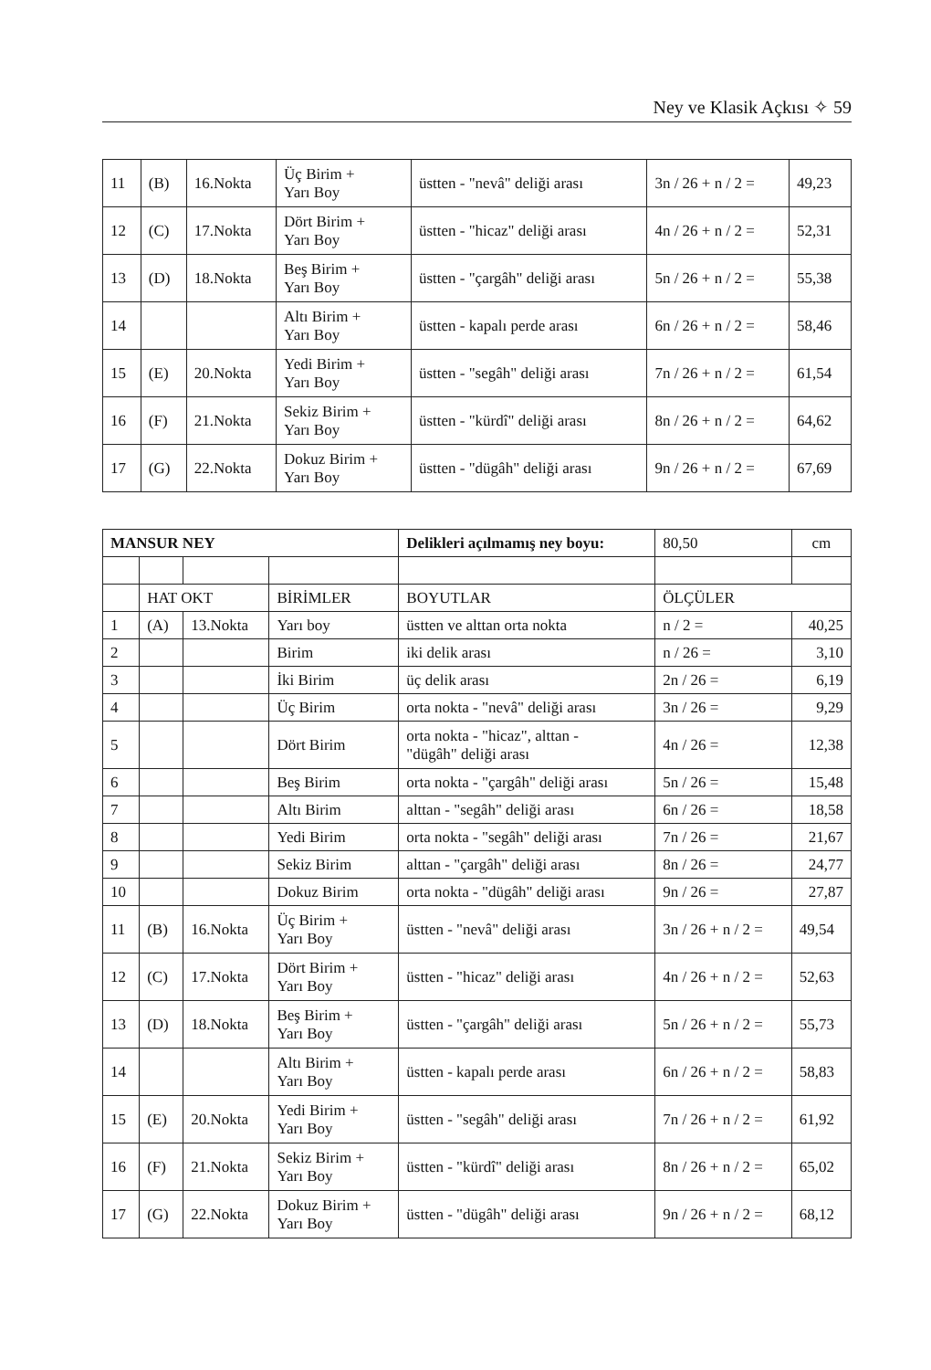Ney ve Klasik Açkısı ✧ 59
| 11 | (B) | 16.Nokta | Üç Birim + Yarı Boy | üstten - "nevâ" deliği arası | 3n / 26 + n / 2 = | 49,23 |
| 12 | (C) | 17.Nokta | Dört Birim + Yarı Boy | üstten - "hicaz" deliği arası | 4n / 26 + n / 2 = | 52,31 |
| 13 | (D) | 18.Nokta | Beş Birim + Yarı Boy | üstten - "çargâh" deliği arası | 5n / 26 + n / 2 = | 55,38 |
| 14 | | | Altı Birim + Yarı Boy | üstten - kapalı perde arası | 6n / 26 + n / 2 = | 58,46 |
| 15 | (E) | 20.Nokta | Yedi Birim + Yarı Boy | üstten - "segâh" deliği arası | 7n / 26 + n / 2 = | 61,54 |
| 16 | (F) | 21.Nokta | Sekiz Birim + Yarı Boy | üstten - "kürdî" deliği arası | 8n / 26 + n / 2 = | 64,62 |
| 17 | (G) | 22.Nokta | Dokuz Birim + Yarı Boy | üstten - "dügâh" deliği arası | 9n / 26 + n / 2 = | 67,69 |
| MANSUR NEY | | | | Delikleri açılmamış ney boyu: | 80,50 | cm |
| | HAT OKT | | BİRİMLER | BOYUTLAR | ÖLÇÜLER | |
| 1 | (A) | 13.Nokta | Yarı boy | üstten ve alttan orta nokta | n / 2 = | 40,25 |
| 2 | | | Birim | iki delik arası | n / 26 = | 3,10 |
| 3 | | | İki Birim | üç delik arası | 2n / 26 = | 6,19 |
| 4 | | | Üç Birim | orta nokta - "nevâ" deliği arası | 3n / 26 = | 9,29 |
| 5 | | | Dört Birim | orta nokta - "hicaz", alttan - "dügâh" deliği arası | 4n / 26 = | 12,38 |
| 6 | | | Beş Birim | orta nokta - "çargâh" deliği arası | 5n / 26 = | 15,48 |
| 7 | | | Altı Birim | alttan - "segâh" deliği arası | 6n / 26 = | 18,58 |
| 8 | | | Yedi Birim | orta nokta - "segâh" deliği arası | 7n / 26 = | 21,67 |
| 9 | | | Sekiz Birim | alttan - "çargâh" deliği arası | 8n / 26 = | 24,77 |
| 10 | | | Dokuz Birim | orta nokta - "dügâh" deliği arası | 9n / 26 = | 27,87 |
| 11 | (B) | 16.Nokta | Üç Birim + Yarı Boy | üstten - "nevâ" deliği arası | 3n / 26 + n / 2 = | 49,54 |
| 12 | (C) | 17.Nokta | Dört Birim + Yarı Boy | üstten - "hicaz" deliği arası | 4n / 26 + n / 2 = | 52,63 |
| 13 | (D) | 18.Nokta | Beş Birim + Yarı Boy | üstten - "çargâh" deliği arası | 5n / 26 + n / 2 = | 55,73 |
| 14 | | | Altı Birim + Yarı Boy | üstten - kapalı perde arası | 6n / 26 + n / 2 = | 58,83 |
| 15 | (E) | 20.Nokta | Yedi Birim + Yarı Boy | üstten - "segâh" deliği arası | 7n / 26 + n / 2 = | 61,92 |
| 16 | (F) | 21.Nokta | Sekiz Birim + Yarı Boy | üstten - "kürdî" deliği arası | 8n / 26 + n / 2 = | 65,02 |
| 17 | (G) | 22.Nokta | Dokuz Birim + Yarı Boy | üstten - "dügâh" deliği arası | 9n / 26 + n / 2 = | 68,12 |